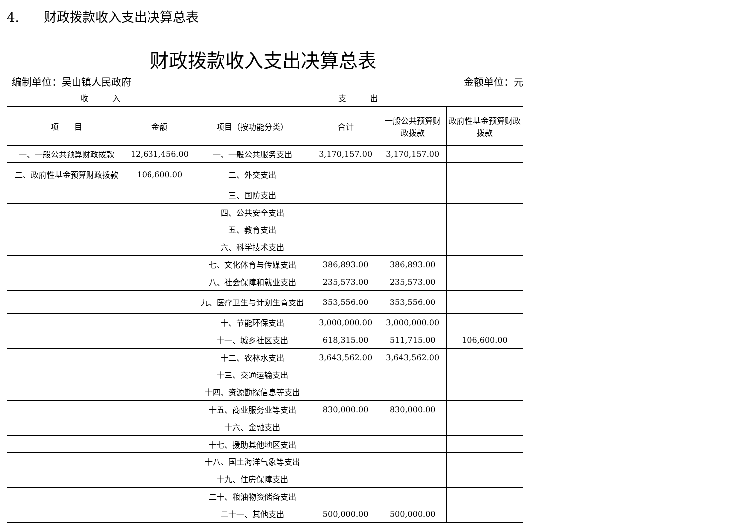4. 财政拨款收入支出决算总表
财政拨款收入支出决算总表
编制单位：吴山镇人民政府 金额单位：元
| 收 入 | | 支 出 | | | |
| --- | --- | --- | --- | --- | --- |
| 项 目 | 金额 | 项目（按功能分类） | 合计 | 一般公共预算财政拨款 | 政府性基金预算财政拨款 |
| 一、一般公共预算财政拨款 | 12,631,456.00 | 一、一般公共服务支出 | 3,170,157.00 | 3,170,157.00 | |
| 二、政府性基金预算财政拨款 | 106,600.00 | 二、外交支出 | | | |
| | | 三、国防支出 | | | |
| | | 四、公共安全支出 | | | |
| | | 五、教育支出 | | | |
| | | 六、科学技术支出 | | | |
| | | 七、文化体育与传媒支出 | 386,893.00 | 386,893.00 | |
| | | 八、社会保障和就业支出 | 235,573.00 | 235,573.00 | |
| | | 九、医疗卫生与计划生育支出 | 353,556.00 | 353,556.00 | |
| | | 十、节能环保支出 | 3,000,000.00 | 3,000,000.00 | |
| | | 十一、城乡社区支出 | 618,315.00 | 511,715.00 | 106,600.00 |
| | | 十二、农林水支出 | 3,643,562.00 | 3,643,562.00 | |
| | | 十三、交通运输支出 | | | |
| | | 十四、资源勘探信息等支出 | | | |
| | | 十五、商业服务业等支出 | 830,000.00 | 830,000.00 | |
| | | 十六、金融支出 | | | |
| | | 十七、援助其他地区支出 | | | |
| | | 十八、国土海洋气象等支出 | | | |
| | | 十九、住房保障支出 | | | |
| | | 二十、粮油物资储备支出 | | | |
| | | 二十一、其他支出 | 500,000.00 | 500,000.00 | |